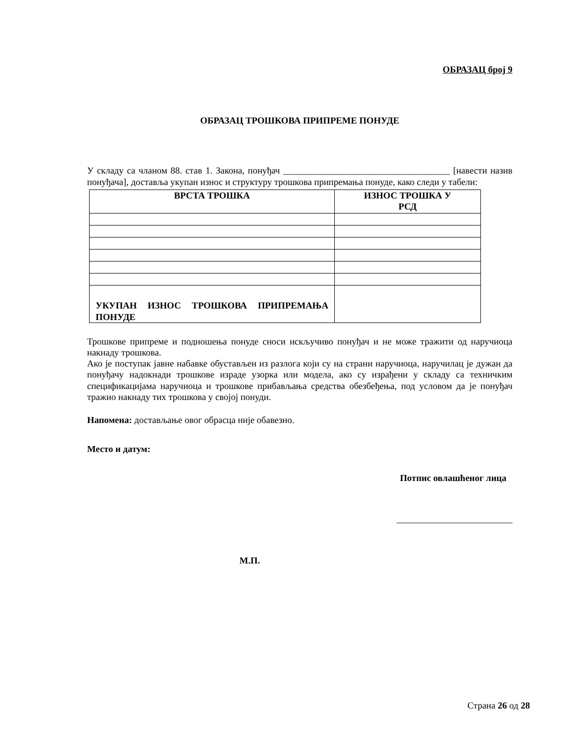ОБРАЗАЦ број 9
ОБРАЗАЦ ТРОШКОВА ПРИПРЕМЕ ПОНУДЕ
У складу са чланом 88. став 1. Закона, понуђач ____________________________________ [навести назив понуђача], доставља укупан износ и структуру трошкова припремања понуде, како следи у табели:
| ВРСТА ТРОШКА | ИЗНОС ТРОШКА У РСД |
| --- | --- |
| УКУПАН ИЗНОС ТРОШКОВА ПРИПРЕМАЊА ПОНУДЕ | |
Трошкове припреме и подношења понуде сноси искључиво понуђач и не може тражити од наручиоца накнаду трошкова.
Ако је поступак јавне набавке обустављен из разлога који су на страни наручиоца, наручилац је дужан да понуђачу надокнади трошкове израде узорка или модела, ако су израђени у складу са техничким спецификацијама наручиоца и трошкове прибављања средства обезбеђења, под условом да је понуђач тражио накнаду тих трошкова у својој понуди.
Напомена: достављање овог обрасца није обавезно.
Место и датум:
Потпис овлашћеног лица
_________________________
М.П.
Страна 26 од 28